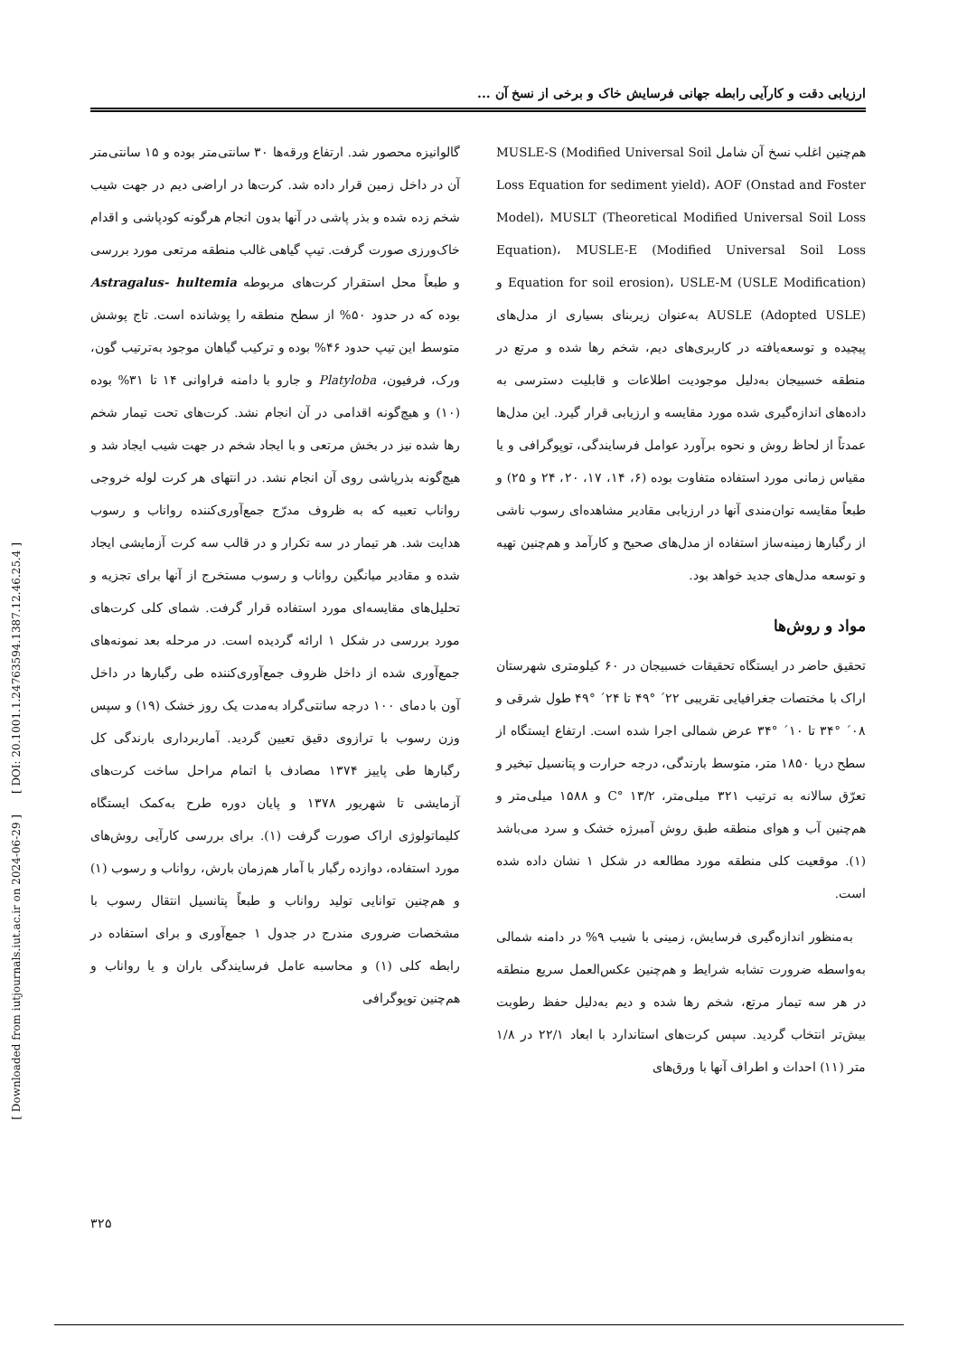ارزیابی دقت و کارآیی رابطه جهانی فرسایش خاک و برخی از نسخ آن ...
هم‌چنین اغلب نسخ آن شامل MUSLE-S (Modified Universal Soil Loss Equation for sediment yield)، AOF (Onstad and Foster Model)، MUSLT (Theoretical Modified Universal Soil Loss Equation)، MUSLE-E (Modified Universal Soil Loss Equation for soil erosion)، USLE-M (USLE Modification) و AUSLE (Adopted USLE) به‌عنوان زیربنای بسیاری از مدل‌های پیچیده و توسعه‌یافته در کاربری‌های دیم، شخم رها شده و مرتع در منطقه خسبیجان به‌دلیل موجودیت اطلاعات و قابلیت دسترسی به داده‌های اندازه‌گیری شده مورد مقایسه و ارزیابی قرار گیرد. این مدل‌ها عمدتاً از لحاظ روش و نحوه برآورد عوامل فرسایندگی، توپوگرافی و یا مقیاس زمانی مورد استفاده متفاوت بوده (۶، ۱۴، ۱۷، ۲۰، ۲۴ و ۲۵) و طبعاً مقایسه توان‌مندی آنها در ارزیابی مقادیر مشاهده‌ای رسوب ناشی از رگبارها زمینه‌ساز استفاده از مدل‌های صحیح و کارآمد و هم‌چنین تهیه و توسعه مدل‌های جدید خواهد بود.
مواد و روش‌ها
تحقیق حاضر در ایستگاه تحقیقات خسبیجان در ۶۰ کیلومتری شهرستان اراک با مختصات جغرافیایی تقریبی ۲۲´ °۴۹ تا ۲۴´ °۴۹ طول شرقی و ۰۸´ °۳۴ تا ۱۰´ °۳۴ عرض شمالی اجرا شده است. ارتفاع ایستگاه از سطح دریا ۱۸۵۰ متر، متوسط بارندگی، درجه حرارت و پتانسیل تبخیر و تعرّق سالانه به ترتیب ۳۲۱ میلی‌متر، ۱۳/۲ °C و ۱۵۸۸ میلی‌متر و هم‌چنین آب و هوای منطقه طبق روش آمبرژه خشک و سرد می‌باشد (۱). موقعیت کلی منطقه مورد مطالعه در شکل ۱ نشان داده شده است.
به‌منظور اندازه‌گیری فرسایش، زمینی با شیب ۹% در دامنه شمالی به‌واسطه ضرورت تشابه شرایط و هم‌چنین عکس‌العمل سریع منطقه در هر سه تیمار مرتع، شخم رها شده و دیم به‌دلیل حفظ رطوبت بیش‌تر انتخاب گردید. سپس کرت‌های استاندارد با ابعاد ۲۲/۱ در ۱/۸ متر (۱۱) احداث و اطراف آنها با ورق‌های
گالوانیزه محصور شد. ارتفاع ورقه‌ها ۳۰ سانتی‌متر بوده و ۱۵ سانتی‌متر آن در داخل زمین قرار داده شد. کرت‌ها در اراضی دیم در جهت شیب شخم زده شده و بذر پاشی در آنها بدون انجام هرگونه کودپاشی و اقدام خاک‌ورزی صورت گرفت. تیپ گیاهی غالب منطقه مرتعی مورد بررسی و طبعاً محل استقرار کرت‌های مربوطه Astragalus- hultemia بوده که در حدود ۵۰% از سطح منطقه را پوشانده است. تاج پوشش متوسط این تیپ حدود ۴۶% بوده و ترکیب گیاهان موجود به‌ترتیب گون، ورک، فرفیون، Platyloba و جارو با دامنه فراوانی ۱۴ تا ۳۱% بوده (۱۰) و هیچ‌گونه اقدامی در آن انجام نشد. کرت‌های تحت تیمار شخم رها شده نیز در بخش مرتعی و با ایجاد شخم در جهت شیب ایجاد شد و هیچ‌گونه بذرپاشی روی آن انجام نشد. در انتهای هر کرت لوله خروجی رواناب تعبیه که به ظروف مدرّج جمع‌آوری‌کننده رواناب و رسوب هدایت شد. هر تیمار در سه تکرار و در قالب سه کرت آزمایشی ایجاد شده و مقادیر میانگین رواناب و رسوب مستخرج از آنها برای تجزیه و تحلیل‌های مقایسه‌ای مورد استفاده قرار گرفت. شمای کلی کرت‌های مورد بررسی در شکل ۱ ارائه گردیده است. در مرحله بعد نمونه‌های جمع‌آوری شده از داخل ظروف جمع‌آوری‌کننده طی رگبارها در داخل آون با دمای ۱۰۰ درجه سانتی‌گراد به‌مدت یک روز خشک (۱۹) و سپس وزن رسوب با ترازوی دقیق تعیین گردید. آماربرداری بارندگی کل رگبارها طی پاییز ۱۳۷۴ مصادف با اتمام مراحل ساخت کرت‌های آزمایشی تا شهریور ۱۳۷۸ و پایان دوره طرح به‌کمک ایستگاه کلیماتولوژی اراک صورت گرفت (۱). برای بررسی کارآیی روش‌های مورد استفاده، دوازده رگبار با آمار هم‌زمان بارش، رواناب و رسوب (۱) و هم‌چنین توانایی تولید رواناب و طبعاً پتانسیل انتقال رسوب با مشخصات ضروری مندرج در جدول ۱ جمع‌آوری و برای استفاده در رابطه کلی (۱) و محاسبه عامل فرسایندگی باران و یا رواناب و هم‌چنین توپوگرافی
[ Downloaded from iutjournals.iut.ac.ir on 2024-06-29 ] [ DOI: 20.1001.1.24763594.1387.12.46.25.4 ]
۳۲۵